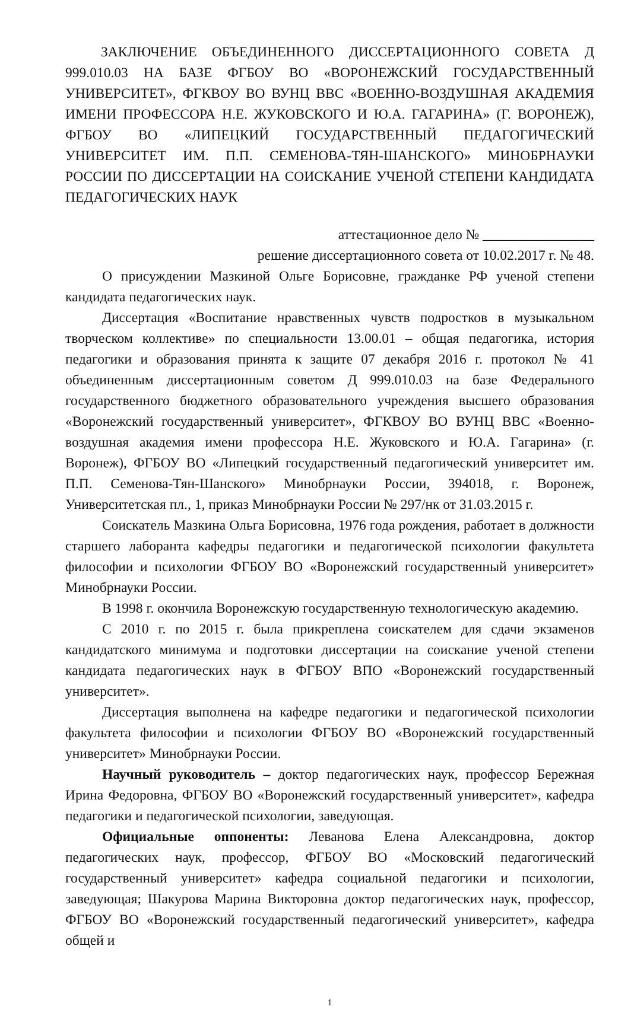ЗАКЛЮЧЕНИЕ ОБЪЕДИНЕННОГО ДИССЕРТАЦИОННОГО СОВЕТА Д 999.010.03 НА БАЗЕ ФГБОУ ВО «ВОРОНЕЖСКИЙ ГОСУДАРСТВЕННЫЙ УНИВЕРСИТЕТ», ФГКВОУ ВО ВУНЦ ВВС «ВОЕННО-ВОЗДУШНАЯ АКАДЕМИЯ ИМЕНИ ПРОФЕССОРА Н.Е. ЖУКОВСКОГО И Ю.А. ГАГАРИНА» (Г. ВОРОНЕЖ), ФГБОУ ВО «ЛИПЕЦКИЙ ГОСУДАРСТВЕННЫЙ ПЕДАГОГИЧЕСКИЙ УНИВЕРСИТЕТ ИМ. П.П. СЕМЕНОВА-ТЯН-ШАНСКОГО» МИНОБРНАУКИ РОССИИ ПО ДИССЕРТАЦИИ НА СОИСКАНИЕ УЧЕНОЙ СТЕПЕНИ КАНДИДАТА ПЕДАГОГИЧЕСКИХ НАУК
аттестационное дело № ________________
решение диссертационного совета от 10.02.2017 г. № 48.
О присуждении Мазкиной Ольге Борисовне, гражданке РФ ученой степени кандидата педагогических наук.
Диссертация «Воспитание нравственных чувств подростков в музыкальном творческом коллективе» по специальности 13.00.01 – общая педагогика, история педагогики и образования принята к защите 07 декабря 2016 г. протокол № 41 объединенным диссертационным советом Д 999.010.03 на базе Федерального государственного бюджетного образовательного учреждения высшего образования «Воронежский государственный университет», ФГКВОУ ВО ВУНЦ ВВС «Военно-воздушная академия имени профессора Н.Е. Жуковского и Ю.А. Гагарина» (г. Воронеж), ФГБОУ ВО «Липецкий государственный педагогический университет им. П.П. Семенова-Тян-Шанского» Минобрнауки России, 394018, г. Воронеж, Университетская пл., 1, приказ Минобрнауки России № 297/нк от 31.03.2015 г.
Соискатель Мазкина Ольга Борисовна, 1976 года рождения, работает в должности старшего лаборанта кафедры педагогики и педагогической психологии факультета философии и психологии ФГБОУ ВО «Воронежский государственный университет» Минобрнауки России.
В 1998 г. окончила Воронежскую государственную технологическую академию.
С 2010 г. по 2015 г. была прикреплена соискателем для сдачи экзаменов кандидатского минимума и подготовки диссертации на соискание ученой степени кандидата педагогических наук в ФГБОУ ВПО «Воронежский государственный университет».
Диссертация выполнена на кафедре педагогики и педагогической психологии факультета философии и психологии ФГБОУ ВО «Воронежский государственный университет» Минобрнауки России.
Научный руководитель – доктор педагогических наук, профессор Бережная Ирина Федоровна, ФГБОУ ВО «Воронежский государственный университет», кафедра педагогики и педагогической психологии, заведующая.
Официальные оппоненты: Леванова Елена Александровна, доктор педагогических наук, профессор, ФГБОУ ВО «Московский педагогический государственный университет» кафедра социальной педагогики и психологии, заведующая; Шакурова Марина Викторовна доктор педагогических наук, профессор, ФГБОУ ВО «Воронежский государственный педагогический университет», кафедра общей и
1